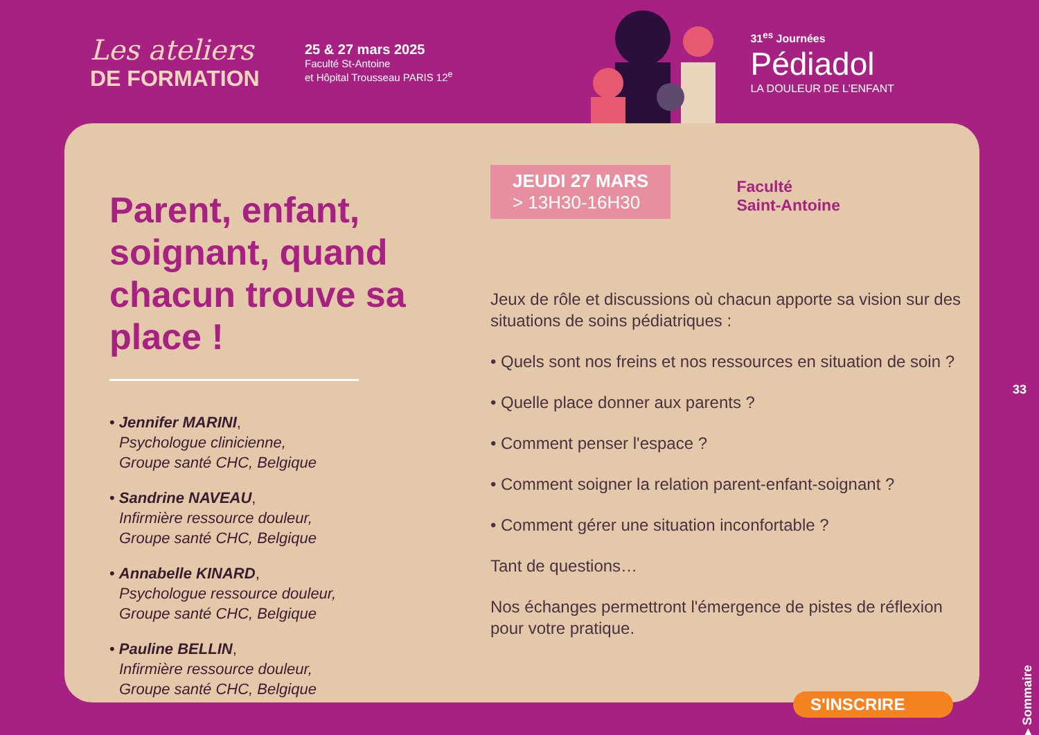Les ateliers
DE FORMATION
25 & 27 mars 2025
Faculté St-Antoine
et Hôpital Trousseau PARIS 12<sup>e</sup>
31<sup>es</sup> Journées
Pédiadol
LA DOULEUR DE L'ENFANT
Parent, enfant, soignant, quand chacun trouve sa place !
• Jennifer MARINI,
Psychologue clinicienne,
Groupe santé CHC, Belgique
• Sandrine NAVEAU,
Infirmière ressource douleur,
Groupe santé CHC, Belgique
• Annabelle KINARD,
Psychologue ressource douleur,
Groupe santé CHC, Belgique
• Pauline BELLIN,
Infirmière ressource douleur,
Groupe santé CHC, Belgique
JEUDI 27 MARS
> 13H30-16H30
Faculté
Saint-Antoine
Jeux de rôle et discussions où chacun apporte sa vision sur des situations de soins pédiatriques :
• Quels sont nos freins et nos ressources en situation de soin ?
• Quelle place donner aux parents ?
• Comment penser l'espace ?
• Comment soigner la relation parent-enfant-soignant ?
• Comment gérer une situation inconfortable ?
Tant de questions…
Nos échanges permettront l'émergence de pistes de réflexion pour votre pratique.
33
▶ Sommaire
S'INSCRIRE